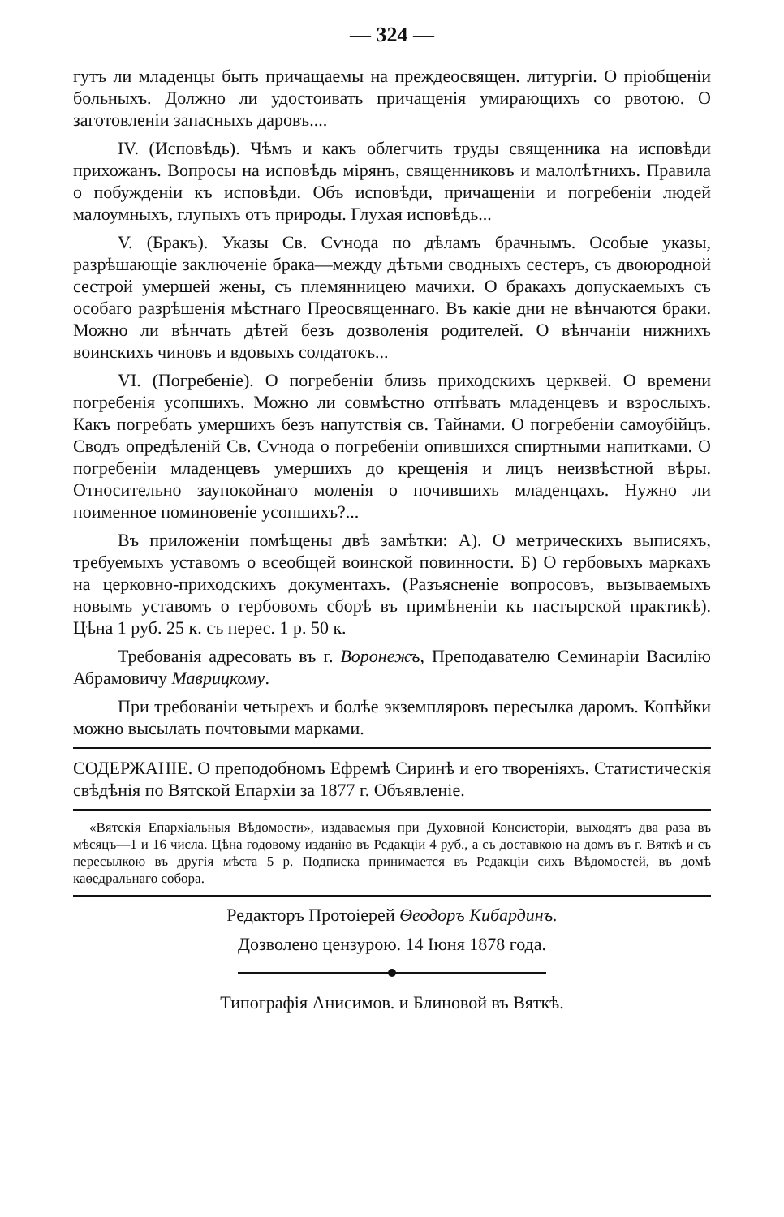— 324 —
гутъ ли младенцы быть причащаемы на преждеосвящен. литургіи. О пріобщеніи больныхъ. Должно ли удостоивать причащенія умирающихъ со рвотою. О заготовленіи запасныхъ даровъ....
IV. (Исповѣдь). Чѣмъ и какъ облегчить труды священника на исповѣди прихожанъ. Вопросы на исповѣдь мірянъ, священниковъ и малолѣтнихъ. Правила о побужденіи къ исповѣди. Объ исповѣди, причащеніи и погребеніи людей малоумныхъ, глупыхъ отъ природы. Глухая исповѣдь...
V. (Бракъ). Указы Св. Сѵнода по дѣламъ брачнымъ. Особые указы, разрѣшающіе заключеніе брака—между дѣтьми сводныхъ сестеръ, съ двоюродной сестрой умершей жены, съ племянницею мачихи. О бракахъ допускаемыхъ съ особаго разрѣшенія мѣстнаго Преосвященнаго. Въ какіе дни не вѣнчаются браки. Можно ли вѣнчать дѣтей безъ дозволенія родителей. О вѣнчаніи нижнихъ воинскихъ чиновъ и вдовыхъ солдатокъ...
VI. (Погребеніе). О погребеніи близь приходскихъ церквей. О времени погребенія усопшихъ. Можно ли совмѣстно отпѣвать младенцевъ и взрослыхъ. Какъ погребать умершихъ безъ напутствія св. Тайнами. О погребеніи самоубійцъ. Сводъ опредѣленій Св. Сѵнода о погребеніи опившихся спиртными напитками. О погребеніи младенцевъ умершихъ до крещенія и лицъ неизвѣстной вѣры. Относительно заупокойнаго моленія о почившихъ младенцахъ. Нужно ли поименное поминовеніе усопшихъ?...
Въ приложеніи помѣщены двѣ замѣтки: А). О метрическихъ выписяхъ, требуемыхъ уставомъ о всеобщей воинской повинности. Б) О гербовыхъ маркахъ на церковно-приходскихъ документахъ. (Разъясненіе вопросовъ, вызываемыхъ новымъ уставомъ о гербовомъ сборѣ въ примѣненіи къ пастырской практикѣ). Цѣна 1 руб. 25 к. съ перес. 1 р. 50 к.
Требованія адресовать въ г. Воронежъ, Преподавателю Семинаріи Василію Абрамовичу Маврицкому.
При требованіи четырехъ и болѣе экземпляровъ пересылка даромъ. Копѣйки можно высылать почтовыми марками.
СОДЕРЖАНІЕ. О преподобномъ Ефремѣ Сиринѣ и его твореніяхъ. Статистическія свѣдѣнія по Вятской Епархіи за 1877 г. Объявленіе.
«Вятскія Епархіальныя Вѣдомости», издаваемыя при Духовной Консисторіи, выходятъ два раза въ мѣсяцъ—1 и 16 числа. Цѣна годовому изданію въ Редакціи 4 руб., а съ доставкою на домъ въ г. Вяткѣ и съ пересылкою въ другія мѣста 5 р. Подписка принимается въ Редакціи сихъ Вѣдомостей, въ домѣ каѳедральнаго собора.
Редакторъ Протоіерей Ѳеодоръ Кибардинъ.
Дозволено цензурою. 14 Іюня 1878 года.
Типографія Анисимов. и Блиновой въ Вяткѣ.